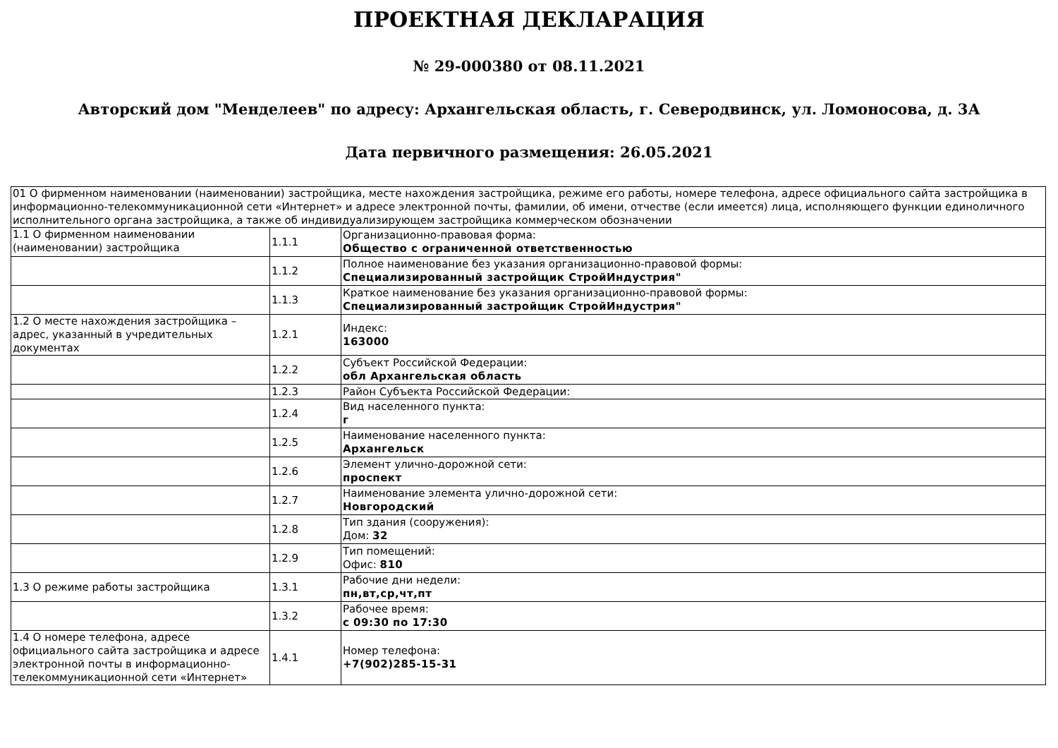ПРОЕКТНАЯ ДЕКЛАРАЦИЯ
№ 29-000380 от 08.11.2021
Авторский дом "Менделеев" по адресу: Архангельская область, г. Северодвинск, ул. Ломоносова, д. 3А
Дата первичного размещения: 26.05.2021
| 01 О фирменном наименовании (наименовании) застройщика, месте нахождения застройщика, режиме его работы, номере телефона, адресе официального сайта застройщика в информационно-телекоммуникационной сети «Интернет» и адресе электронной почты, фамилии, об имени, отчестве (если имеется) лица, исполняющего функции единоличного исполнительного органа застройщика, а также об индивидуализирующем застройщика коммерческом обозначении | | |
| 1.1 О фирменном наименовании (наименовании) застройщика | 1.1.1 | Организационно-правовая форма: Общество с ограниченной ответственностью |
| | 1.1.2 | Полное наименование без указания организационно-правовой формы: Специализированный застройщик СтройИндустрия" |
| | 1.1.3 | Краткое наименование без указания организационно-правовой формы: Специализированный застройщик СтройИндустрия" |
| 1.2 О месте нахождения застройщика – адрес, указанный в учредительных документах | 1.2.1 | Индекс: 163000 |
| | 1.2.2 | Субъект Российской Федерации: обл Архангельская область |
| | 1.2.3 | Район Субъекта Российской Федерации: |
| | 1.2.4 | Вид населенного пункта: г |
| | 1.2.5 | Наименование населенного пункта: Архангельск |
| | 1.2.6 | Элемент улично-дорожной сети: проспект |
| | 1.2.7 | Наименование элемента улично-дорожной сети: Новгородский |
| | 1.2.8 | Тип здания (сооружения): Дом: 32 |
| | 1.2.9 | Тип помещений: Офис: 810 |
| 1.3 О режиме работы застройщика | 1.3.1 | Рабочие дни недели: пн,вт,ср,чт,пт |
| | 1.3.2 | Рабочее время: с 09:30 по 17:30 |
| 1.4 О номере телефона, адресе официального сайта застройщика и адресе электронной почты в информационно-телекоммуникационной сети «Интернет» | 1.4.1 | Номер телефона: +7(902)285-15-31 |